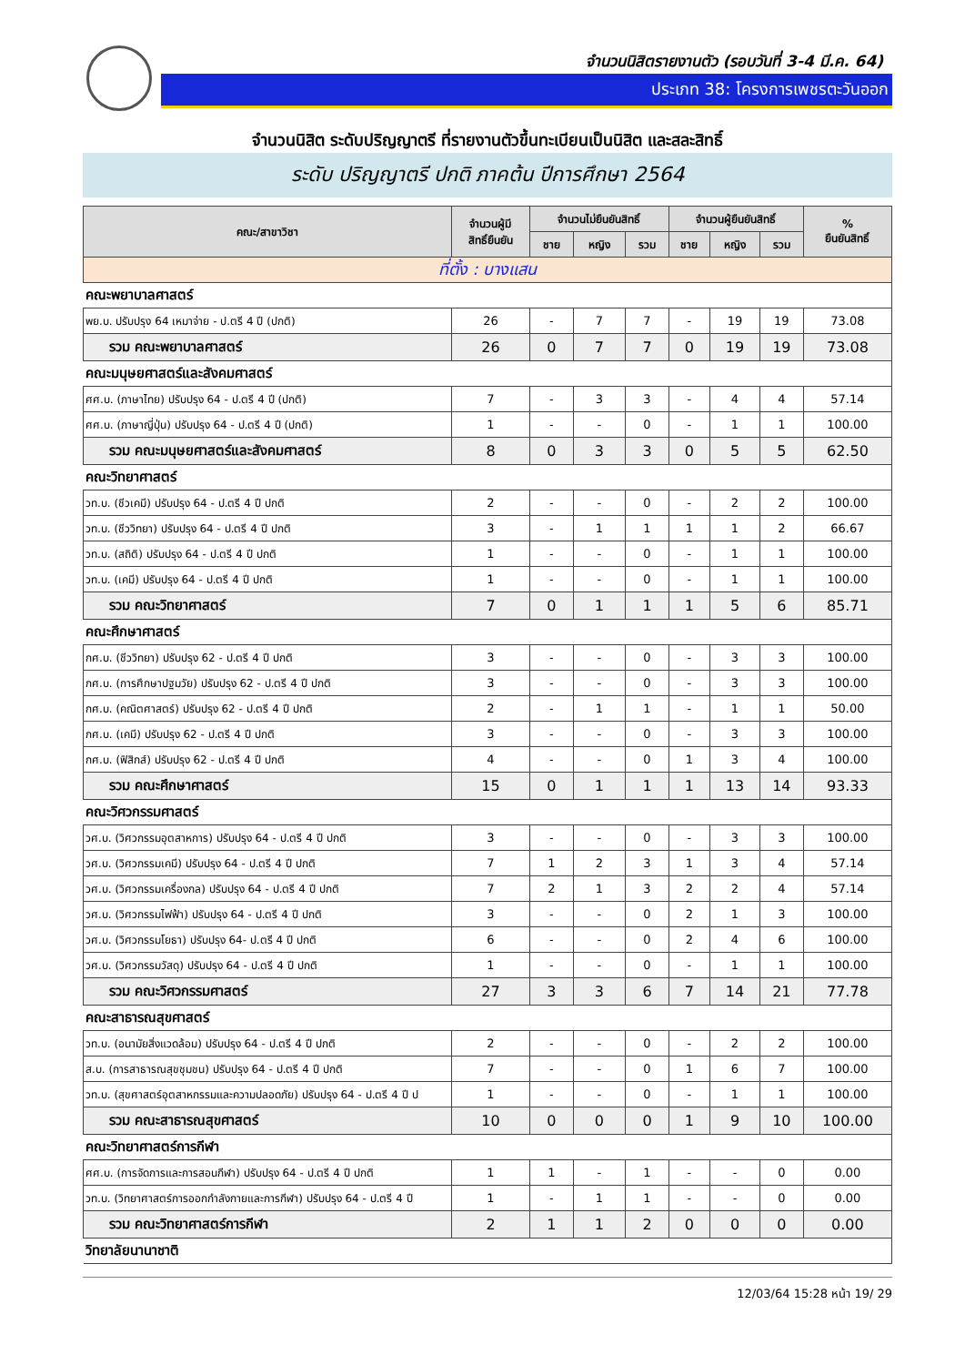จำนวนนิสิตรายงานตัว (รอบวันที่ 3-4 มี.ค. 64)
ประเภท 38: โครงการเพชรตะวันออก
จำนวนนิสิต ระดับปริญญาตรี ที่รายงานตัวขึ้นทะเบียนเป็นนิสิต และสละสิทธิ์
ระดับ ปริญญาตรี ปกติ ภาคต้น ปีการศึกษา 2564
| คณะ/สาขาวิชา | จำนวนผู้มี สิทธิ์ยืนยัน | จำนวนไม่ยืนยันสิทธิ์ | | | จำนวนผู้ยืนยันสิทธิ์ | | | % ยืนยันสิทธิ์ |
| --- | --- | --- | --- | --- | --- | --- | --- | --- |
| | | ชาย | หญิง | รวม | ชาย | หญิง | รวม | |
| ที่ตั้ง : บางแสน | | | | | | | | |
| คณะพยาบาลศาสตร์ | | | | | | | | |
| พย.บ. ปรับปรุง 64 เหมาจ่าย - ป.ตรี 4 ปี (ปกติ) | 26 | - | 7 | 7 | - | 19 | 19 | 73.08 |
| รวม คณะพยาบาลศาสตร์ | 26 | 0 | 7 | 7 | 0 | 19 | 19 | 73.08 |
| คณะมนุษยศาสตร์และสังคมศาสตร์ | | | | | | | | |
| ศศ.บ. (ภาษาไทย) ปรับปรุง 64 - ป.ตรี 4 ปี (ปกติ) | 7 | - | 3 | 3 | - | 4 | 4 | 57.14 |
| ศศ.บ. (ภาษาญี่ปุ่น) ปรับปรุง 64 - ป.ตรี 4 ปี (ปกติ) | 1 | - | - | 0 | - | 1 | 1 | 100.00 |
| รวม คณะมนุษยศาสตร์และสังคมศาสตร์ | 8 | 0 | 3 | 3 | 0 | 5 | 5 | 62.50 |
| คณะวิทยาศาสตร์ | | | | | | | | |
| วท.บ. (ชีวเคมี) ปรับปรุง 64 - ป.ตรี 4 ปี ปกติ | 2 | - | - | 0 | - | 2 | 2 | 100.00 |
| วท.บ. (ชีววิทยา) ปรับปรุง 64 - ป.ตรี 4 ปี ปกติ | 3 | - | 1 | 1 | 1 | 1 | 2 | 66.67 |
| วท.บ. (สถิติ) ปรับปรุง 64 - ป.ตรี 4 ปี ปกติ | 1 | - | - | 0 | - | 1 | 1 | 100.00 |
| วท.บ. (เคมี) ปรับปรุง 64 - ป.ตรี 4 ปี ปกติ | 1 | - | - | 0 | - | 1 | 1 | 100.00 |
| รวม คณะวิทยาศาสตร์ | 7 | 0 | 1 | 1 | 1 | 5 | 6 | 85.71 |
| คณะศึกษาศาสตร์ | | | | | | | | |
| กศ.บ. (ชีววิทยา) ปรับปรุง 62 - ป.ตรี 4 ปี ปกติ | 3 | - | - | 0 | - | 3 | 3 | 100.00 |
| กศ.บ. (การศึกษาปฐมวัย) ปรับปรุง 62 - ป.ตรี 4 ปี ปกติ | 3 | - | - | 0 | - | 3 | 3 | 100.00 |
| กศ.บ. (คณิตศาสตร์) ปรับปรุง 62 - ป.ตรี 4 ปี ปกติ | 2 | - | 1 | 1 | - | 1 | 1 | 50.00 |
| กศ.บ. (เคมี) ปรับปรุง 62 - ป.ตรี 4 ปี ปกติ | 3 | - | - | 0 | - | 3 | 3 | 100.00 |
| กศ.บ. (ฟิสิกส์) ปรับปรุง 62 - ป.ตรี 4 ปี ปกติ | 4 | - | - | 0 | 1 | 3 | 4 | 100.00 |
| รวม คณะศึกษาศาสตร์ | 15 | 0 | 1 | 1 | 1 | 13 | 14 | 93.33 |
| คณะวิศวกรรมศาสตร์ | | | | | | | | |
| วศ.บ. (วิศวกรรมอุตสาหการ) ปรับปรุง 64 - ป.ตรี 4 ปี ปกติ | 3 | - | - | 0 | - | 3 | 3 | 100.00 |
| วศ.บ. (วิศวกรรมเคมี) ปรับปรุง 64 - ป.ตรี 4 ปี ปกติ | 7 | 1 | 2 | 3 | 1 | 3 | 4 | 57.14 |
| วศ.บ. (วิศวกรรมเครื่องกล) ปรับปรุง 64 - ป.ตรี 4 ปี ปกติ | 7 | 2 | 1 | 3 | 2 | 2 | 4 | 57.14 |
| วศ.บ. (วิศวกรรมไฟฟ้า) ปรับปรุง 64 - ป.ตรี 4 ปี ปกติ | 3 | - | - | 0 | 2 | 1 | 3 | 100.00 |
| วศ.บ. (วิศวกรรมโยธา) ปรับปรุง 64- ป.ตรี 4 ปี ปกติ | 6 | - | - | 0 | 2 | 4 | 6 | 100.00 |
| วศ.บ. (วิศวกรรมวัสดุ) ปรับปรุง 64 - ป.ตรี 4 ปี ปกติ | 1 | - | - | 0 | - | 1 | 1 | 100.00 |
| รวม คณะวิศวกรรมศาสตร์ | 27 | 3 | 3 | 6 | 7 | 14 | 21 | 77.78 |
| คณะสาธารณสุขศาสตร์ | | | | | | | | |
| วท.บ. (อนามัยสิ่งแวดล้อม) ปรับปรุง 64 - ป.ตรี 4 ปี ปกติ | 2 | - | - | 0 | - | 2 | 2 | 100.00 |
| ส.บ. (การสาธารณสุขชุมชน) ปรับปรุง 64 - ป.ตรี 4 ปี ปกติ | 7 | - | - | 0 | 1 | 6 | 7 | 100.00 |
| วท.บ. (สุขศาสตร์อุตสาหกรรมและความปลอดภัย) ปรับปรุง 64 - ป.ตรี 4 ปี ป | 1 | - | - | 0 | - | 1 | 1 | 100.00 |
| รวม คณะสาธารณสุขศาสตร์ | 10 | 0 | 0 | 0 | 1 | 9 | 10 | 100.00 |
| คณะวิทยาศาสตร์การกีฬา | | | | | | | | |
| ศศ.บ. (การจัดการและการสอนกีฬา) ปรับปรุง 64 - ป.ตรี 4 ปี ปกติ | 1 | 1 | - | 1 | - | - | 0 | 0.00 |
| วท.บ. (วิทยาศาสตร์การออกกำลังกายและการกีฬา) ปรับปรุง 64 - ป.ตรี 4 ปี | 1 | - | 1 | 1 | - | - | 0 | 0.00 |
| รวม คณะวิทยาศาสตร์การกีฬา | 2 | 1 | 1 | 2 | 0 | 0 | 0 | 0.00 |
| วิทยาลัยนานาชาติ | | | | | | | | |
12/03/64 15:28 หน้า 19/ 29